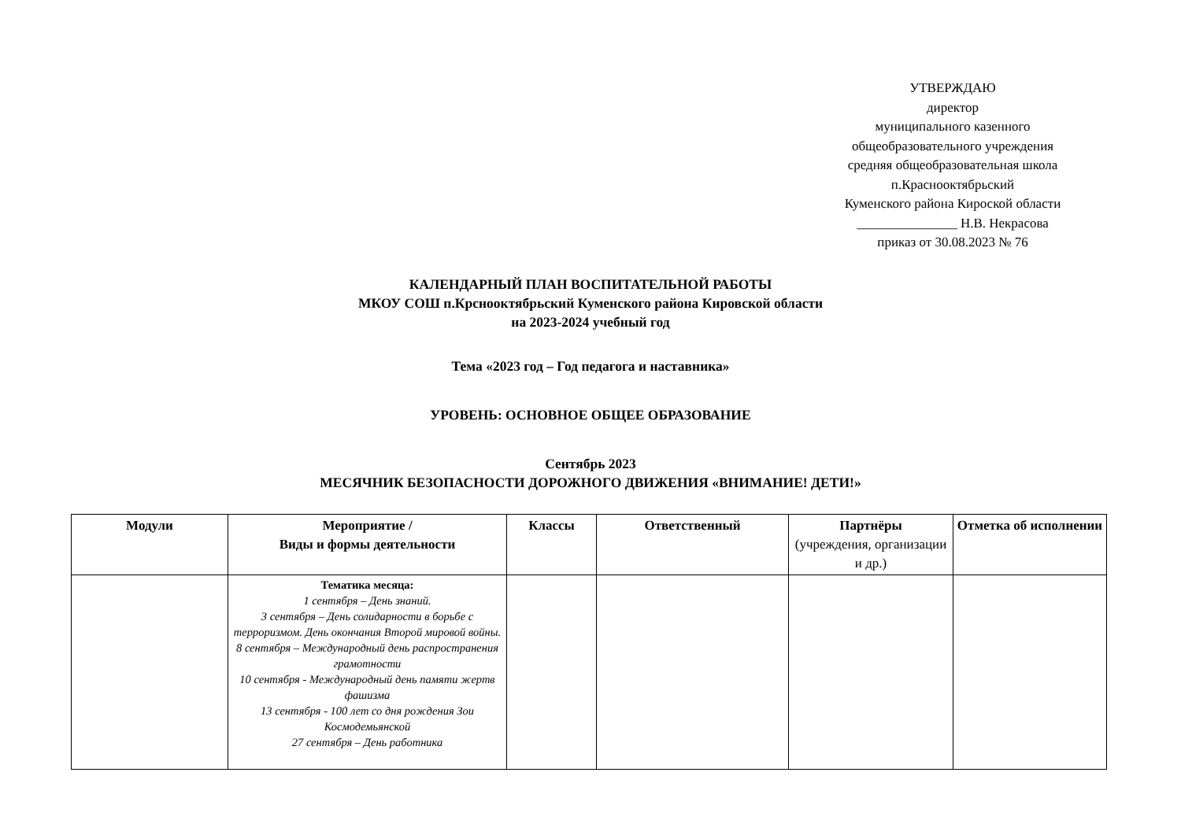УТВЕРЖДАЮ
директор
муниципального казенного
общеобразовательного учреждения
средняя общеобразовательная школа
п.Краснооктябрьский
Куменского района Кироской области
_______________ Н.В. Некрасова
приказ от 30.08.2023 № 76
КАЛЕНДАРНЫЙ ПЛАН ВОСПИТАТЕЛЬНОЙ РАБОТЫ
МКОУ СОШ п.Крснооктябрьский Куменского района Кировской области
на 2023-2024 учебный год
Тема «2023 год – Год педагога и наставника»
УРОВЕНЬ: ОСНОВНОЕ ОБЩЕЕ ОБРАЗОВАНИЕ
Сентябрь 2023
МЕСЯЧНИК БЕЗОПАСНОСТИ ДОРОЖНОГО ДВИЖЕНИЯ «ВНИМАНИЕ! ДЕТИ!»
| Модули | Мероприятие / Виды и формы деятельности | Классы | Ответственный | Партнёры (учреждения, организации и др.) | Отметка об исполнении |
| --- | --- | --- | --- | --- | --- |
| | Тематика месяца: 1 сентября – День знаний. 3 сентября – День солидарности в борьбе с терроризмом. День окончания Второй мировой войны. 8 сентября – Международный день распространения грамотности 10 сентября - Международный день памяти жертв фашизма 13 сентября - 100 лет со дня рождения Зои Космодемьянской 27 сентября – День работника | | | | |